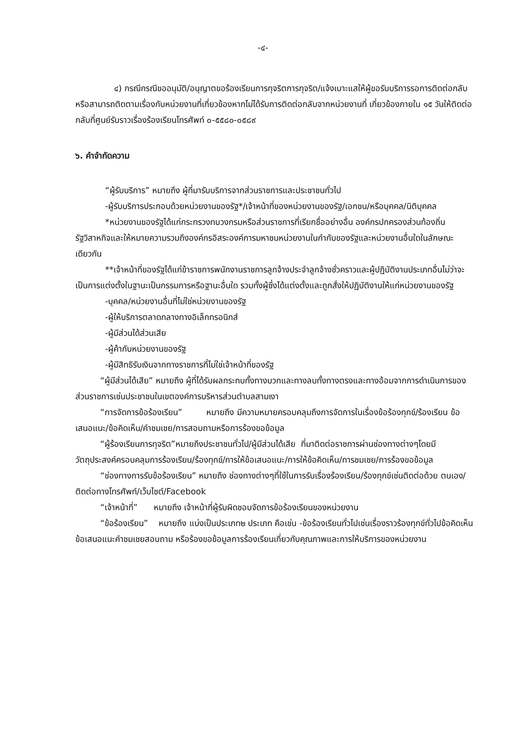-๔-
๔) กรณีกรณีขออนุมัติ/อนุญาตขอร้องเรียนการทุจริตการทุจริต/แจ้งเบาะแสให้ผู้ขอรับบริการรอการติดต่อกลับหรือสามารถติดตามเรื่องกับหน่วยงานที่เกี่ยวข้องหากไม่ได้รับการติดต่อกลับจากหน่วยงานที่ เกี่ยวข้องภายใน ๑๕ วันให้ติดต่อกลับที่ศูนย์รับราวเรื่องร้องเรียนโทรศัพท์ ๐-๕๕๘๐-๐๕๘๙
๖. คำจำกัดความ
“ผู้รับบริการ” หมายถึง ผู้ที่มารับบริการจากส่วนราชการและประชาชนทั่วไป
-ผู้รับบริการประกอบด้วยหน่วยงานของรัฐ*/เจ้าหน้าที่ของหน่วยงานของรัฐ/เอกชน/หรือบุคคล/นิติบุคคล
*หน่วยงานของรัฐได้แก่กระทรวงทบวงกรมหรือส่วนราชการที่เรียกชื่ออย่างอื่น องค์กรปกครองส่วนท้องถิ่นรัฐวิสาหกิจและให้หมายความรวมถึงองค์กรอิสระองค์การมหาชนหน่วยงานในกำกับของรัฐและหน่วยงานอื่นใดในลักษณะเดียวกัน
**เจ้าหน้าที่ของรัฐได้แก่ข้าราชการพนักงานราชการลูกจ้างประจำลูกจ้างชั่วคราวและผู้ปฏิบัติงานประเภทอื่นไม่ว่าจะเป็นการแต่งตั้งในฐานะเป็นกรรมการหรือฐานะอื่นใด รวมทั้งผู้ซึ่งได้แต่งตั้งและถูกสั่งให้ปฏิบัติงานให้แก่หน่วยงานของรัฐ
-บุคคล/หน่วยงานอื่นที่ไม่ใช่หน่วยงานของรัฐ
-ผู้ให้บริการตลาดกลางทางอิเล็กทรอนิกส์
-ผู้มีส่วนได้ส่วนเสีย
-ผู้ค้ากับหน่วยงานของรัฐ
-ผู้มีสิทธิรับเงินจากทางราชการที่ไม่ใช่เจ้าหน้าที่ของรัฐ
“ผู้มีส่วนได้เสีย” หมายถึง ผู้ที่ได้รับผลกระทบทั้งทางบวกและทางลบทั้งทางตรงและทางอ้อมจากการดำเนินการของส่วนราชการเช่นประชาชนในเขตองค์การบริหารส่วนตำบลสามเงา
“การจัดการข้อร้องเรียน” หมายถึง มีความหมายครอบคลุมถึงการจัดการในเรื่องข้อร้องทุกข์/ร้องเรียน ข้อเสนอแนะ/ข้อคิดเห็น/คำชมเชย/การสอบถามหรือการร้องขอข้อมูล
“ผู้ร้องเรียนการทุจริต”หมายถึงประชาชนทั่วไป/ผู้มีส่วนได้เสีย ที่มาติดต่อราชการผ่านช่องทางต่างๆโดยมีวัตถุประสงค์ครอบคลุมการร้องเรียน/ร้องทุกข์/การให้ข้อเสนอแนะ/การให้ข้อคิดเห็น/การชมเชย/การร้องขอข้อมูล
“ช่องทางการรับข้อร้องเรียน” หมายถึง ช่องทางต่างๆที่ใช้ในการรับเรื่องร้องเรียน/ร้องทุกข์เช่นติดต่อด้วย ตนเอง/ติดต่อทางโทรศัพท์/เว็บไซต์/Facebook
“เจ้าหน้าที่” หมายถึง เจ้าหน้าที่ผู้รับผิดชอบจัดการข้อร้องเรียนของหน่วยงาน
“ข้อร้องเรียน” หมายถึง แบ่งเป็นประเภท๒ ประเภท คือเช่น -ข้อร้องเรียนทั่วไปเช่นเรื่องราวร้องทุกข์ทั่วไปข้อคิดเห็นข้อเสนอแนะคำชมเชยสอบถาม หรือร้องขอข้อมูลการร้องเรียนเกี่ยวกับคุณภาพและการให้บริการของหน่วยงาน